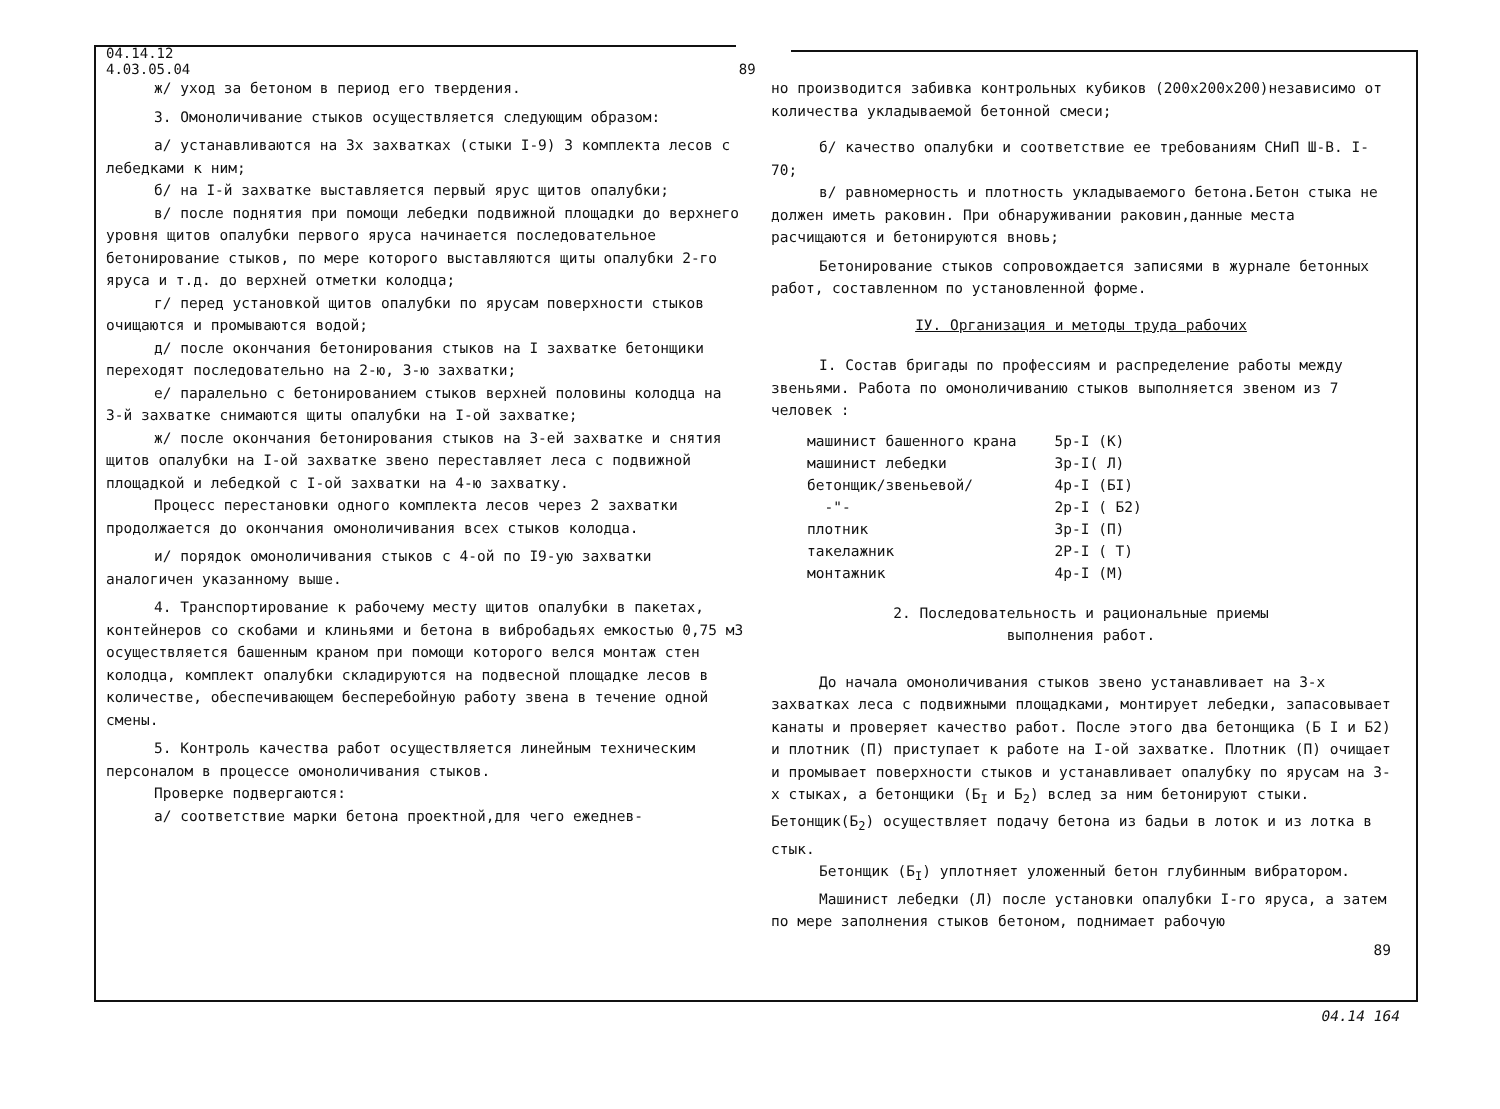04.14.12
4.03.05.04 89
ж/ уход за бетоном в период его твердения.
3. Омоноличивание стыков осуществляется следующим образом:
а/ устанавливаются на 3х захватках (стыки I-9) 3 комплекта лесов с лебедками к ним;
б/ на I-й захватке выставляется первый ярус щитов опалубки;
в/ после поднятия при помощи лебедки подвижной площадки до верхнего уровня щитов опалубки первого яруса начинается последовательное бетонирование стыков, по мере которого выставляются щиты опалубки 2-го яруса и т.д. до верхней отметки колодца;
г/ перед установкой щитов опалубки по ярусам поверхности стыков очищаются и промываются водой;
д/ после окончания бетонирования стыков на I захватке бетонщики переходят последовательно на 2-ю, 3-ю захватки;
е/ паралельно с бетонированием стыков верхней половины колодца на 3-й захватке снимаются щиты опалубки на I-ой захватке;
ж/ после окончания бетонирования стыков на 3-ей захватке и снятия щитов опалубки на I-ой захватке звено переставляет леса с подвижной площадкой и лебедкой с I-ой захватки на 4-ю захватку.
Процесс перестановки одного комплекта лесов через 2 захватки продолжается до окончания омоноличивания всех стыков колодца.
и/ порядок омоноличивания стыков с 4-ой по I9-ую захватки аналогичен указанному выше.
4. Транспортирование к рабочему месту щитов опалубки в пакетах, контейнеров со скобами и клиньями и бетона в вибробадьях емкостью 0,75 м3 осуществляется башенным краном при помощи которого велся монтаж стен колодца, комплект опалубки складируются на подвесной площадке лесов в количестве, обеспечивающем бесперебойную работу звена в течение одной смены.
5. Контроль качества работ осуществляется линейным техническим персоналом в процессе омоноличивания стыков.
Проверке подвергаются:
а/ соответствие марки бетона проектной,для чего ежеднев-
но производится забивка контрольных кубиков (200х200х200)независимо от количества укладываемой бетонной смеси;
б/ качество опалубки и соответствие ее требованиям СНиП Ш-В. I-70;
в/ равномерность и плотность укладываемого бетона.Бетон стыка не должен иметь раковин. При обнаруживании раковин,данные места расчищаются и бетонируются вновь;
Бетонирование стыков сопровождается записями в журнале бетонных работ, составленном по установленной форме.
IУ. Организация и методы труда рабочих
I. Состав бригады по профессиям и распределение работы между звеньями. Работа по омоноличиванию стыков выполняется звеном из 7 человек :
| машинист башенного крана | 5р-I (К) |
| машинист лебедки | 3р-I( Л) |
| бетонщик/звеньевой/ | 4р-I (БI) |
| -"- | 2р-I ( Б2) |
| плотник | 3р-I (П) |
| такелажник | 2Р-I ( Т) |
| монтажник | 4р-I (М) |
2. Последовательность и рациональные приемы
выполнения работ.
До начала омоноличивания стыков звено устанавливает на 3-х захватках леса с подвижными площадками, монтирует лебедки, запасовывает канаты и проверяет качество работ. После этого два бетонщика (Б I и Б2) и плотник (П) приступает к работе на I-ой захватке. Плотник (П) очищает и промывает поверхности стыков и устанавливает опалубку по ярусам на 3-х стыках, а бетонщики (Б<sub>I</sub> и Б<sub>2</sub>) вслед за ним бетонируют стыки. Бетонщик(Б<sub>2</sub>) осуществляет подачу бетона из бадьи в лоток и из лотка в стык.
Бетонщик (Б<sub>I</sub>) уплотняет уложенный бетон глубинным вибратором.
Машинист лебедки (Л) после установки опалубки I-го яруса, а затем по мере заполнения стыков бетоном, поднимает рабочую
89
04.14 164